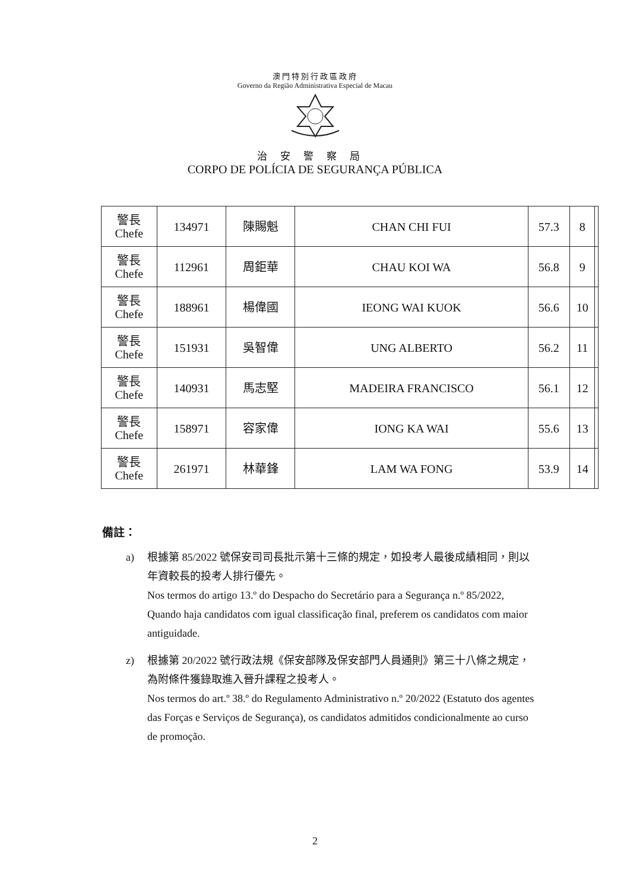澳門特別行政區政府
Governo da Região Administrativa Especial de Macau
治安警察局
CORPO DE POLÍCIA DE SEGURANÇA PÚBLICA
| 警長 Chefe | 134971 | 陳賜魁 | CHAN CHI FUI | 57.3 | 8 | |
| 警長 Chefe | 112961 | 周鉅華 | CHAU KOI WA | 56.8 | 9 | |
| 警長 Chefe | 188961 | 楊偉國 | IEONG WAI KUOK | 56.6 | 10 | |
| 警長 Chefe | 151931 | 吳智偉 | UNG ALBERTO | 56.2 | 11 | |
| 警長 Chefe | 140931 | 馬志堅 | MADEIRA FRANCISCO | 56.1 | 12 | |
| 警長 Chefe | 158971 | 容家偉 | IONG KA WAI | 55.6 | 13 | |
| 警長 Chefe | 261971 | 林華鋒 | LAM WA FONG | 53.9 | 14 | |
備註：
a) 根據第 85/2022 號保安司司長批示第十三條的規定，如投考人最後成績相同，則以年資較長的投考人排行優先。
Nos termos do artigo 13.º do Despacho do Secretário para a Segurança n.º 85/2022, Quando haja candidatos com igual classificação final, preferem os candidatos com maior antiguidade.
z) 根據第 20/2022 號行政法規《保安部隊及保安部門人員通則》第三十八條之規定，為附條件獲錄取進入晉升課程之投考人。
Nos termos do art.º 38.º do Regulamento Administrativo n.º 20/2022 (Estatuto dos agentes das Forças e Serviços de Segurança), os candidatos admitidos condicionalmente ao curso de promoção.
2